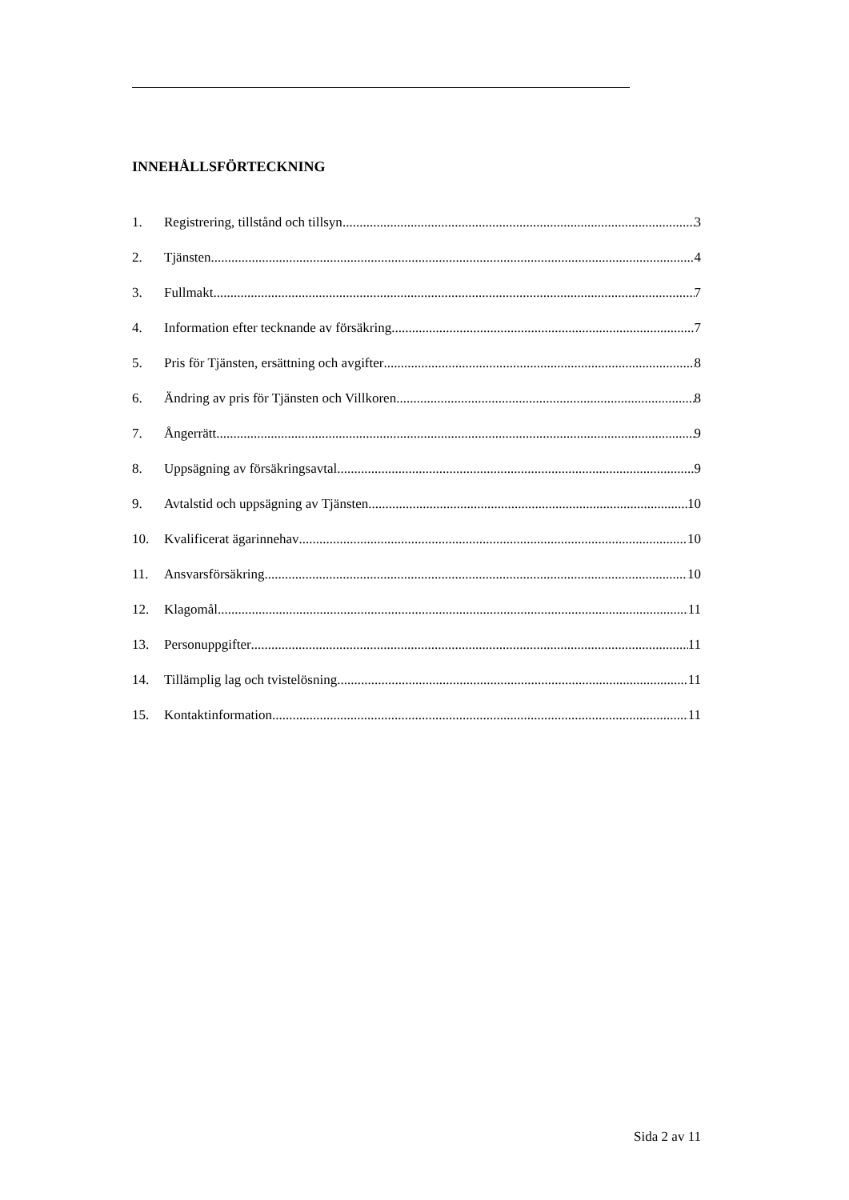INNEHÅLLSFÖRTECKNING
1. Registrering, tillstånd och tillsyn 3
2. Tjänsten 4
3. Fullmakt 7
4. Information efter tecknande av försäkring 7
5. Pris för Tjänsten, ersättning och avgifter 8
6. Ändring av pris för Tjänsten och Villkoren 8
7. Ångerrätt 9
8. Uppsägning av försäkringsavtal 9
9. Avtalstid och uppsägning av Tjänsten 10
10. Kvalificerat ägarinnehav 10
11. Ansvarsförsäkring 10
12. Klagomål 11
13. Personuppgifter 11
14. Tillämplig lag och tvistelösning 11
15. Kontaktinformation 11
Sida 2 av 11